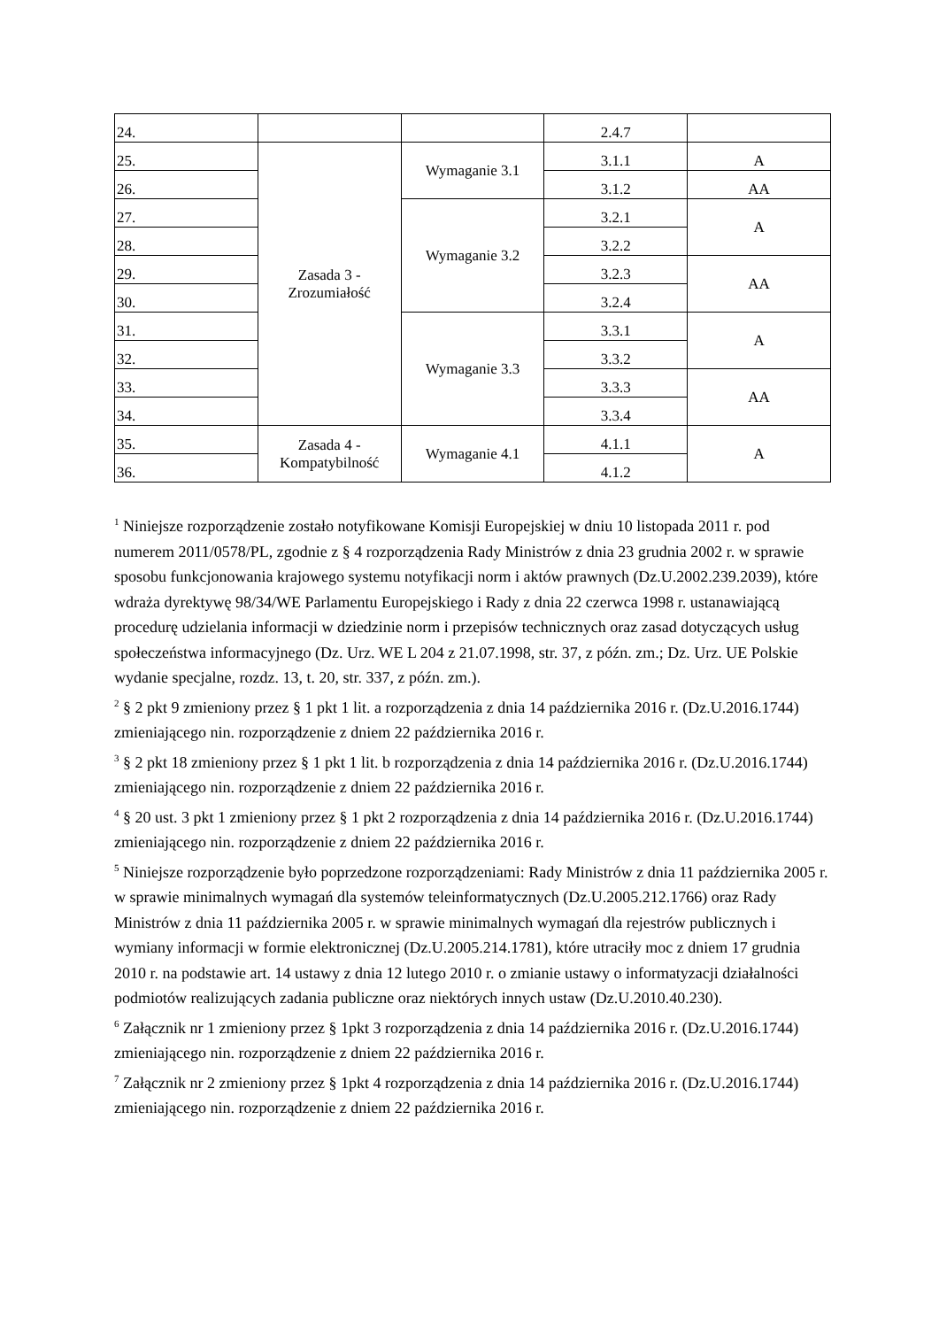| 24. | | | 2.4.7 | |
| 25. | Zasada 3 - Zrozumiałość | Wymaganie 3.1 | 3.1.1 | A |
| 26. | | | 3.1.2 | AA |
| 27. | | Wymaganie 3.2 | 3.2.1 | A |
| 28. | | | 3.2.2 | |
| 29. | | | 3.2.3 | AA |
| 30. | | | 3.2.4 | |
| 31. | | Wymaganie 3.3 | 3.3.1 | A |
| 32. | | | 3.3.2 | |
| 33. | | | 3.3.3 | AA |
| 34. | | | 3.3.4 | |
| 35. | Zasada 4 - Kompatybilność | Wymaganie 4.1 | 4.1.1 | A |
| 36. | | | 4.1.2 | |
<sup>1</sup> Niniejsze rozporządzenie zostało notyfikowane Komisji Europejskiej w dniu 10 listopada 2011 r. pod numerem 2011/0578/PL, zgodnie z § 4 rozporządzenia Rady Ministrów z dnia 23 grudnia 2002 r. w sprawie sposobu funkcjonowania krajowego systemu notyfikacji norm i aktów prawnych (Dz.U.2002.239.2039), które wdraża dyrektywę 98/34/WE Parlamentu Europejskiego i Rady z dnia 22 czerwca 1998 r. ustanawiającą procedurę udzielania informacji w dziedzinie norm i przepisów technicznych oraz zasad dotyczących usług społeczeństwa informacyjnego (Dz. Urz. WE L 204 z 21.07.1998, str. 37, z późn. zm.; Dz. Urz. UE Polskie wydanie specjalne, rozdz. 13, t. 20, str. 337, z późn. zm.).
<sup>2</sup> § 2 pkt 9 zmieniony przez § 1 pkt 1 lit. a rozporządzenia z dnia 14 października 2016 r. (Dz.U.2016.1744) zmieniającego nin. rozporządzenie z dniem 22 października 2016 r.
<sup>3</sup> § 2 pkt 18 zmieniony przez § 1 pkt 1 lit. b rozporządzenia z dnia 14 października 2016 r. (Dz.U.2016.1744) zmieniającego nin. rozporządzenie z dniem 22 października 2016 r.
<sup>4</sup> § 20 ust. 3 pkt 1 zmieniony przez § 1 pkt 2 rozporządzenia z dnia 14 października 2016 r. (Dz.U.2016.1744) zmieniającego nin. rozporządzenie z dniem 22 października 2016 r.
<sup>5</sup> Niniejsze rozporządzenie było poprzedzone rozporządzeniami: Rady Ministrów z dnia 11 października 2005 r. w sprawie minimalnych wymagań dla systemów teleinformatycznych (Dz.U.2005.212.1766) oraz Rady Ministrów z dnia 11 października 2005 r. w sprawie minimalnych wymagań dla rejestrów publicznych i wymiany informacji w formie elektronicznej (Dz.U.2005.214.1781), które utraciły moc z dniem 17 grudnia 2010 r. na podstawie art. 14 ustawy z dnia 12 lutego 2010 r. o zmianie ustawy o informatyzacji działalności podmiotów realizujących zadania publiczne oraz niektórych innych ustaw (Dz.U.2010.40.230).
<sup>6</sup> Załącznik nr 1 zmieniony przez § 1pkt 3 rozporządzenia z dnia 14 października 2016 r. (Dz.U.2016.1744) zmieniającego nin. rozporządzenie z dniem 22 października 2016 r.
<sup>7</sup> Załącznik nr 2 zmieniony przez § 1pkt 4 rozporządzenia z dnia 14 października 2016 r. (Dz.U.2016.1744) zmieniającego nin. rozporządzenie z dniem 22 października 2016 r.